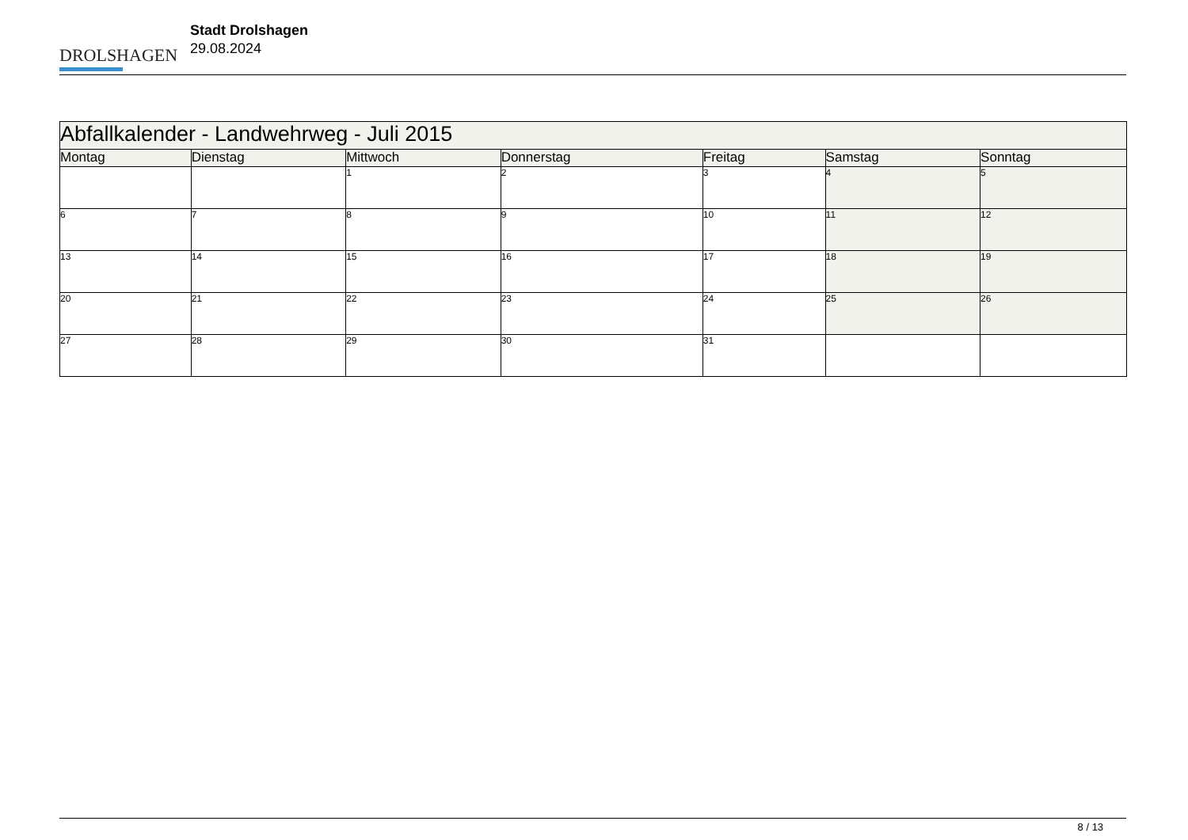DROLSHAGEN
Stadt Drolshagen
29.08.2024
| Abfallkalender - Landwehrweg - Juli 2015 | | | | | | |
| --- | --- | --- | --- | --- | --- | --- |
| Montag | Dienstag | Mittwoch | Donnerstag | Freitag | Samstag | Sonntag |
| | | 1 | 2 | 3 | 4 | 5 |
| 6 | 7 | 8 | 9 | 10 | 11 | 12 |
| 13 | 14 | 15 | 16 | 17 | 18 | 19 |
| 20 | 21 | 22 | 23 | 24 | 25 | 26 |
| 27 | 28 | 29 | 30 | 31 | | |
8 / 13